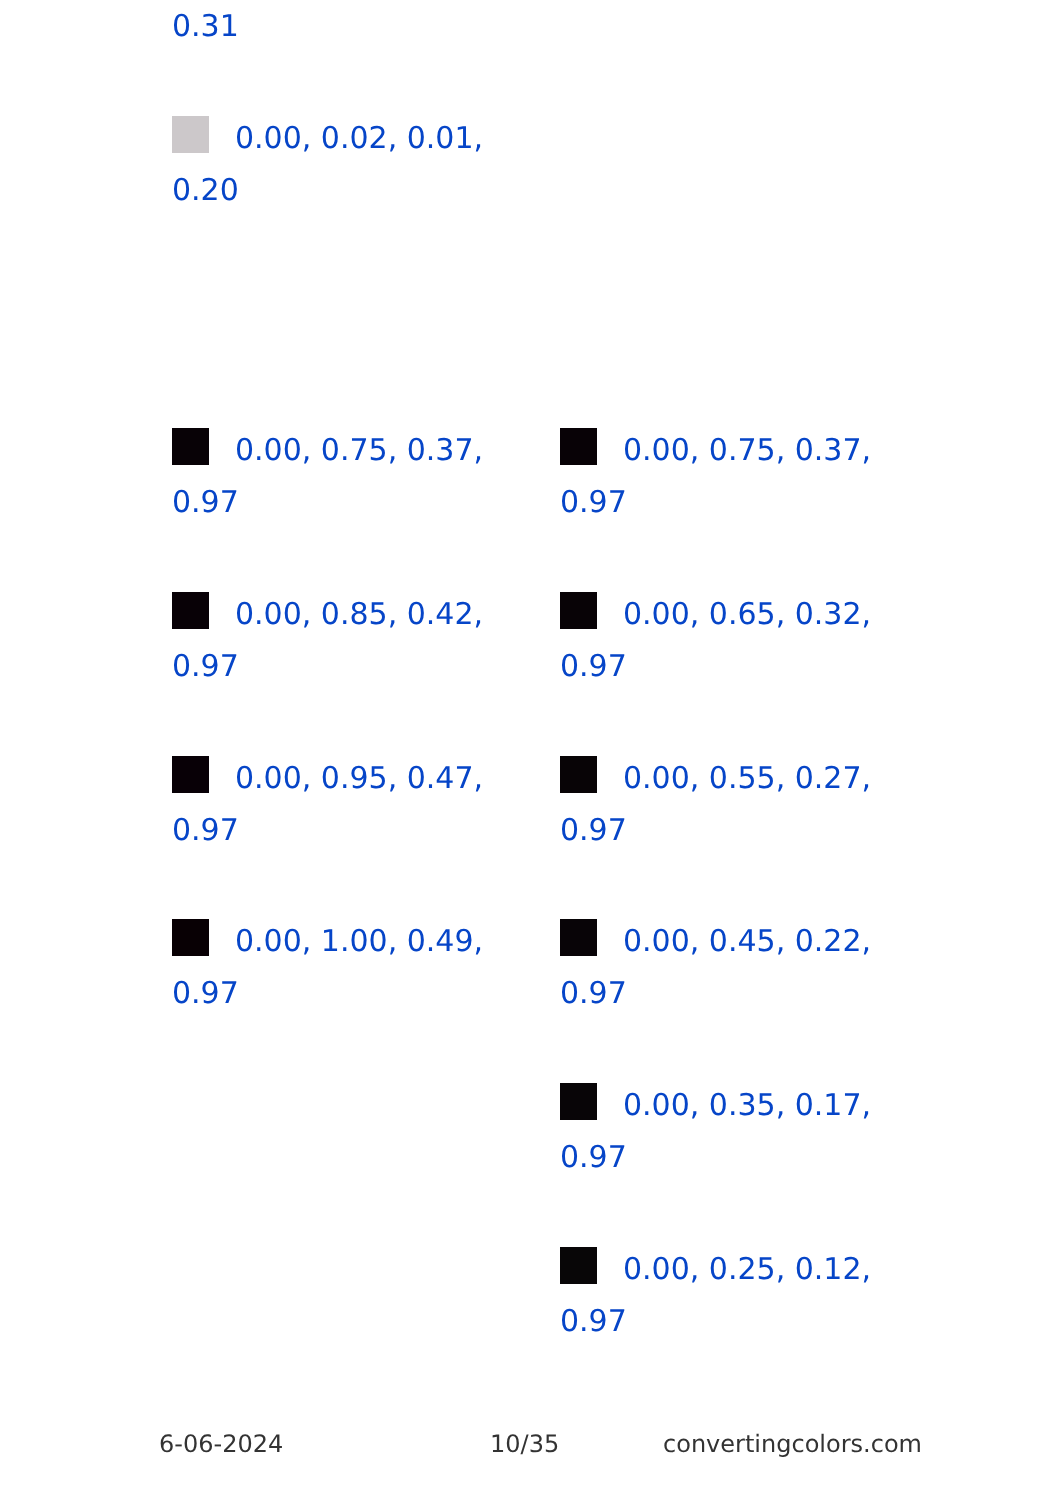0.31
0.00, 0.02, 0.01, 0.20
0.00, 0.75, 0.37, 0.97
0.00, 0.75, 0.37, 0.97
0.00, 0.85, 0.42, 0.97
0.00, 0.65, 0.32, 0.97
0.00, 0.95, 0.47, 0.97
0.00, 0.55, 0.27, 0.97
0.00, 1.00, 0.49, 0.97
0.00, 0.45, 0.22, 0.97
0.00, 0.35, 0.17, 0.97
0.00, 0.25, 0.12, 0.97
6-06-2024 10/35 convertingcolors.com